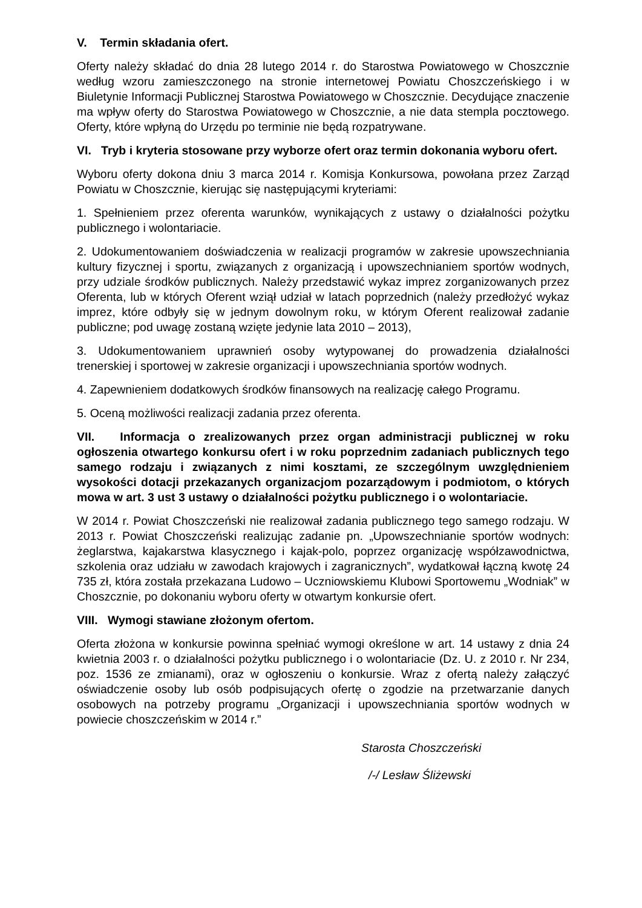V. Termin składania ofert.
Oferty należy składać do dnia 28 lutego 2014 r. do Starostwa Powiatowego w Choszcznie według wzoru zamieszczonego na stronie internetowej Powiatu Choszczeńskiego i w Biuletynie Informacji Publicznej Starostwa Powiatowego w Choszcznie. Decydujące znaczenie ma wpływ oferty do Starostwa Powiatowego w Choszcznie, a nie data stempla pocztowego. Oferty, które wpłyną do Urzędu po terminie nie będą rozpatrywane.
VI. Tryb i kryteria stosowane przy wyborze ofert oraz termin dokonania wyboru ofert.
Wyboru oferty dokona dniu 3 marca 2014 r. Komisja Konkursowa, powołana przez Zarząd Powiatu w Choszcznie, kierując się następującymi kryteriami:
1. Spełnieniem przez oferenta warunków, wynikających z ustawy o działalności pożytku publicznego i wolontariacie.
2. Udokumentowaniem doświadczenia w realizacji programów w zakresie upowszechniania kultury fizycznej i sportu, związanych z organizacją i upowszechnianiem sportów wodnych, przy udziale środków publicznych. Należy przedstawić wykaz imprez zorganizowanych przez Oferenta, lub w których Oferent wziął udział w latach poprzednich (należy przedłożyć wykaz imprez, które odbyły się w jednym dowolnym roku, w którym Oferent realizował zadanie publiczne; pod uwagę zostaną wzięte jedynie lata 2010 – 2013),
3. Udokumentowaniem uprawnień osoby wytypowanej do prowadzenia działalności trenerskiej i sportowej w zakresie organizacji i upowszechniania sportów wodnych.
4. Zapewnieniem dodatkowych środków finansowych na realizację całego Programu.
5. Oceną możliwości realizacji zadania przez oferenta.
VII. Informacja o zrealizowanych przez organ administracji publicznej w roku ogłoszenia otwartego konkursu ofert i w roku poprzednim zadaniach publicznych tego samego rodzaju i związanych z nimi kosztami, ze szczególnym uwzględnieniem wysokości dotacji przekazanych organizacjom pozarządowym i podmiotom, o których mowa w art. 3 ust 3 ustawy o działalności pożytku publicznego i o wolontariacie.
W 2014 r. Powiat Choszczeński nie realizował zadania publicznego tego samego rodzaju. W 2013 r. Powiat Choszczeński realizując zadanie pn. „Upowszechnianie sportów wodnych: żeglarstwa, kajakarstwa klasycznego i kajak-polo, poprzez organizację współzawodnictwa, szkolenia oraz udziału w zawodach krajowych i zagranicznych”, wydatkował łączną kwotę 24 735 zł, która została przekazana Ludowo – Uczniowskiemu Klubowi Sportowemu „Wodniak” w Choszcznie, po dokonaniu wyboru oferty w otwartym konkursie ofert.
VIII. Wymogi stawiane złożonym ofertom.
Oferta złożona w konkursie powinna spełniać wymogi określone w art. 14 ustawy z dnia 24 kwietnia 2003 r. o działalności pożytku publicznego i o wolontariacie (Dz. U. z 2010 r. Nr 234, poz. 1536 ze zmianami), oraz w ogłoszeniu o konkursie. Wraz z ofertą należy załączyć oświadczenie osoby lub osób podpisujących ofertę o zgodzie na przetwarzanie danych osobowych na potrzeby programu „Organizacji i upowszechniania sportów wodnych w powiecie choszczeńskim w 2014 r.”
Starosta Choszczeński
/-/ Lesław Śliżewski